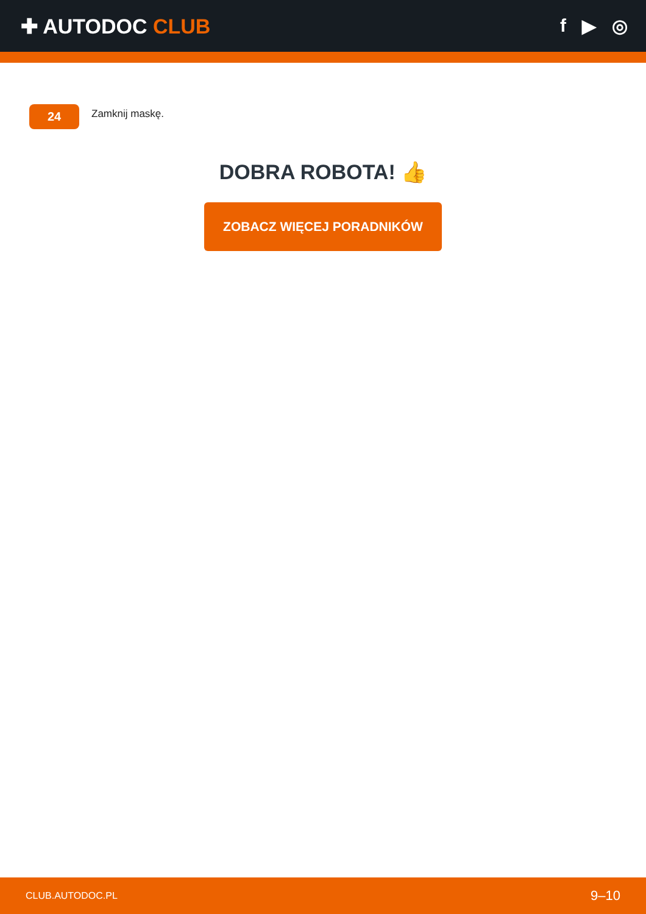✚ AUTODOC CLUB f ▶ ◎
24
Zamknij maskę.
DOBRA ROBOTA! 👍
ZOBACZ WIĘCEJ PORADNIKÓW
CLUB.AUTODOC.PL 9–10